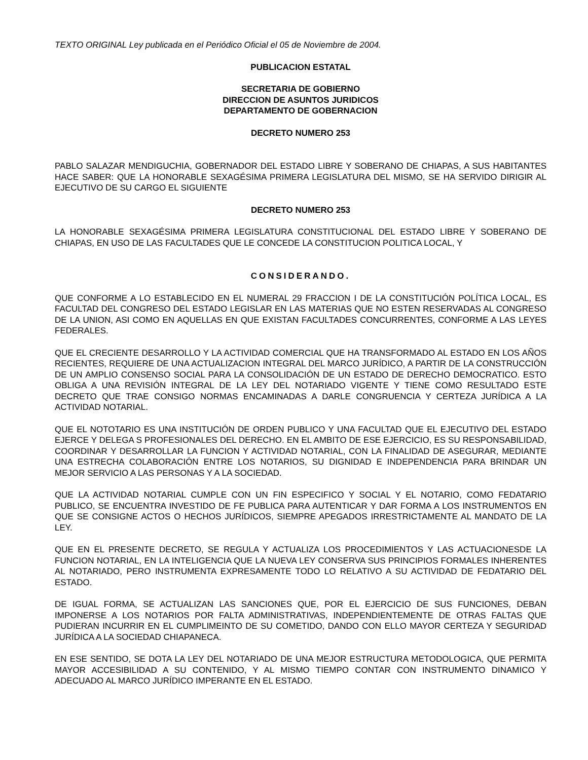TEXTO ORIGINAL Ley publicada en el Periódico Oficial el 05 de Noviembre de 2004.
PUBLICACION ESTATAL
SECRETARIA DE GOBIERNO
DIRECCION DE ASUNTOS JURIDICOS
DEPARTAMENTO DE GOBERNACION
DECRETO NUMERO 253
PABLO SALAZAR MENDIGUCHIA, GOBERNADOR DEL ESTADO LIBRE Y SOBERANO DE CHIAPAS, A SUS HABITANTES HACE SABER: QUE LA HONORABLE SEXAGÉSIMA PRIMERA LEGISLATURA DEL MISMO, SE HA SERVIDO DIRIGIR AL EJECUTIVO DE SU CARGO EL SIGUIENTE
DECRETO NUMERO 253
LA HONORABLE SEXAGÉSIMA PRIMERA LEGISLATURA CONSTITUCIONAL DEL ESTADO LIBRE Y SOBERANO DE CHIAPAS, EN USO DE LAS FACULTADES QUE LE CONCEDE LA CONSTITUCION POLITICA LOCAL, Y
CONSIDERANDO.
QUE CONFORME A LO ESTABLECIDO EN EL NUMERAL 29 FRACCION I DE LA CONSTITUCIÓN POLÍTICA LOCAL, ES FACULTAD DEL CONGRESO DEL ESTADO LEGISLAR EN LAS MATERIAS QUE NO ESTEN RESERVADAS AL CONGRESO DE LA UNION, ASI COMO EN AQUELLAS EN QUE EXISTAN FACULTADES CONCURRENTES, CONFORME A LAS LEYES FEDERALES.
QUE EL CRECIENTE DESARROLLO Y LA ACTIVIDAD COMERCIAL QUE HA TRANSFORMADO AL ESTADO EN LOS AÑOS RECIENTES, REQUIERE DE UNA ACTUALIZACION INTEGRAL DEL MARCO JURÍDICO, A PARTIR DE LA CONSTRUCCIÓN DE UN AMPLIO CONSENSO SOCIAL PARA LA CONSOLIDACIÓN DE UN ESTADO DE DERECHO DEMOCRATICO. ESTO OBLIGA A UNA REVISIÓN INTEGRAL DE LA LEY DEL NOTARIADO VIGENTE Y TIENE COMO RESULTADO ESTE DECRETO QUE TRAE CONSIGO NORMAS ENCAMINADAS A DARLE CONGRUENCIA Y CERTEZA JURÍDICA A LA ACTIVIDAD NOTARIAL.
QUE EL NOTOTARIO ES UNA INSTITUCIÓN DE ORDEN PUBLICO Y UNA FACULTAD QUE EL EJECUTIVO DEL ESTADO EJERCE Y DELEGA S PROFESIONALES DEL DERECHO. EN EL AMBITO DE ESE EJERCICIO, ES SU RESPONSABILIDAD, COORDINAR Y DESARROLLAR LA FUNCION Y ACTIVIDAD NOTARIAL, CON LA FINALIDAD DE ASEGURAR, MEDIANTE UNA ESTRECHA COLABORACIÓN ENTRE LOS NOTARIOS, SU DIGNIDAD E INDEPENDENCIA PARA BRINDAR UN MEJOR SERVICIO A LAS PERSONAS Y A LA SOCIEDAD.
QUE LA ACTIVIDAD NOTARIAL CUMPLE CON UN FIN ESPECIFICO Y SOCIAL Y EL NOTARIO, COMO FEDATARIO PUBLICO, SE ENCUENTRA INVESTIDO DE FE PUBLICA PARA AUTENTICAR Y DAR FORMA A LOS INSTRUMENTOS EN QUE SE CONSIGNE ACTOS O HECHOS JURÍDICOS, SIEMPRE APEGADOS IRRESTRICTAMENTE AL MANDATO DE LA LEY.
QUE EN EL PRESENTE DECRETO, SE REGULA Y ACTUALIZA LOS PROCEDIMIENTOS Y LAS ACTUACIONESDE LA FUNCION NOTARIAL, EN LA INTELIGENCIA QUE LA NUEVA LEY CONSERVA SUS PRINCIPIOS FORMALES INHERENTES AL NOTARIADO, PERO INSTRUMENTA EXPRESAMENTE TODO LO RELATIVO A SU ACTIVIDAD DE FEDATARIO DEL ESTADO.
DE IGUAL FORMA, SE ACTUALIZAN LAS SANCIONES QUE, POR EL EJERCICIO DE SUS FUNCIONES, DEBAN IMPONERSE A LOS NOTARIOS POR FALTA ADMINISTRATIVAS, INDEPENDIENTEMENTE DE OTRAS FALTAS QUE PUDIERAN INCURRIR EN EL CUMPLIMEINTO DE SU COMETIDO, DANDO CON ELLO MAYOR CERTEZA Y SEGURIDAD JURÍDICA A LA SOCIEDAD CHIAPANECA.
EN ESE SENTIDO, SE DOTA LA LEY DEL NOTARIADO DE UNA MEJOR ESTRUCTURA METODOLOGICA, QUE PERMITA MAYOR ACCESIBILIDAD A SU CONTENIDO, Y AL MISMO TIEMPO CONTAR CON INSTRUMENTO DINAMICO Y ADECUADO AL MARCO JURÍDICO IMPERANTE EN EL ESTADO.